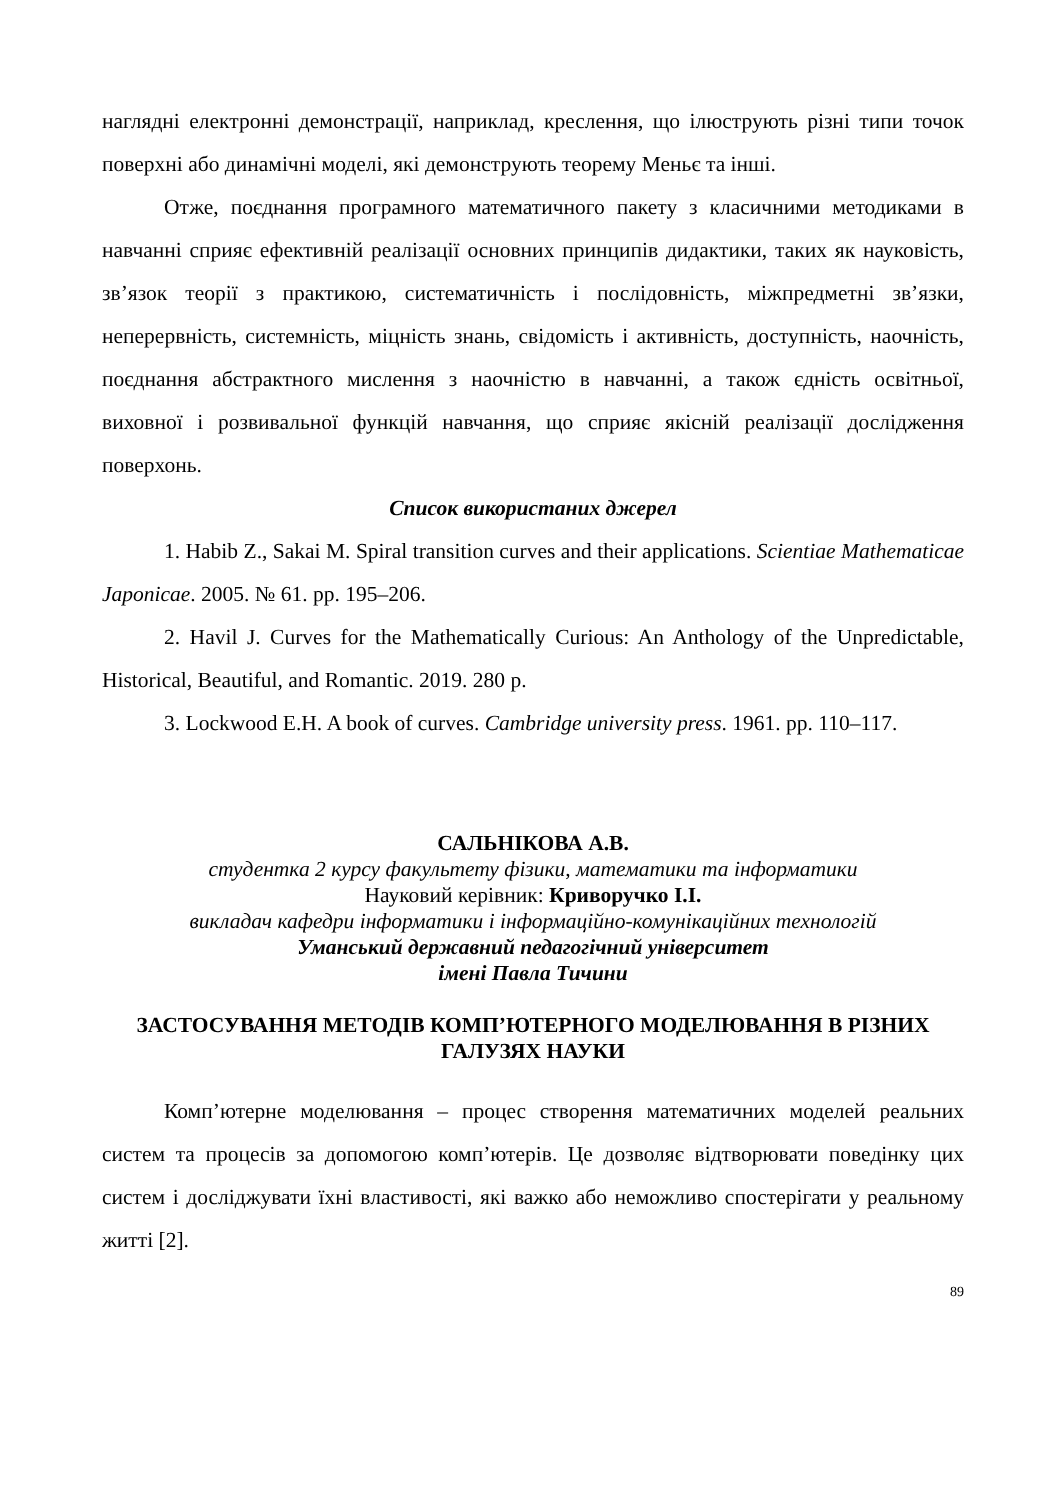наглядні електронні демонстрації, наприклад, креслення, що ілюструють різні типи точок поверхні або динамічні моделі, які демонструють теорему Меньє та інші.
Отже, поєднання програмного математичного пакету з класичними методиками в навчанні сприяє ефективній реалізації основних принципів дидактики, таких як науковість, зв’язок теорії з практикою, систематичність і послідовність, міжпредметні зв’язки, неперервність, системність, міцність знань, свідомість і активність, доступність, наочність, поєднання абстрактного мислення з наочністю в навчанні, а також єдність освітньої, виховної і розвивальної функцій навчання, що сприяє якісній реалізації дослідження поверхонь.
Список використаних джерел
1. Habib Z., Sakai M. Spiral transition curves and their applications. Scientiae Mathematicae Japonicae. 2005. № 61. pp. 195–206.
2. Havil J. Curves for the Mathematically Curious: An Anthology of the Unpredictable, Historical, Beautiful, and Romantic. 2019. 280 p.
3. Lockwood E.H. A book of curves. Cambridge university press. 1961. pp. 110–117.
САЛЬНІКОВА А.В.
студентка 2 курсу факультету фізики, математики та інформатики
Науковий керівник: Криворучко І.І.
викладач кафедри інформатики і інформаційно-комунікаційних технологій
Уманський державний педагогічний університет
імені Павла Тичини
ЗАСТОСУВАННЯ МЕТОДІВ КОМП’ЮТЕРНОГО МОДЕЛЮВАННЯ В РІЗНИХ ГАЛУЗЯХ НАУКИ
Комп’ютерне моделювання – процес створення математичних моделей реальних систем та процесів за допомогою комп’ютерів. Це дозволяє відтворювати поведінку цих систем і досліджувати їхні властивості, які важко або неможливо спостерігати у реальному житті [2].
89